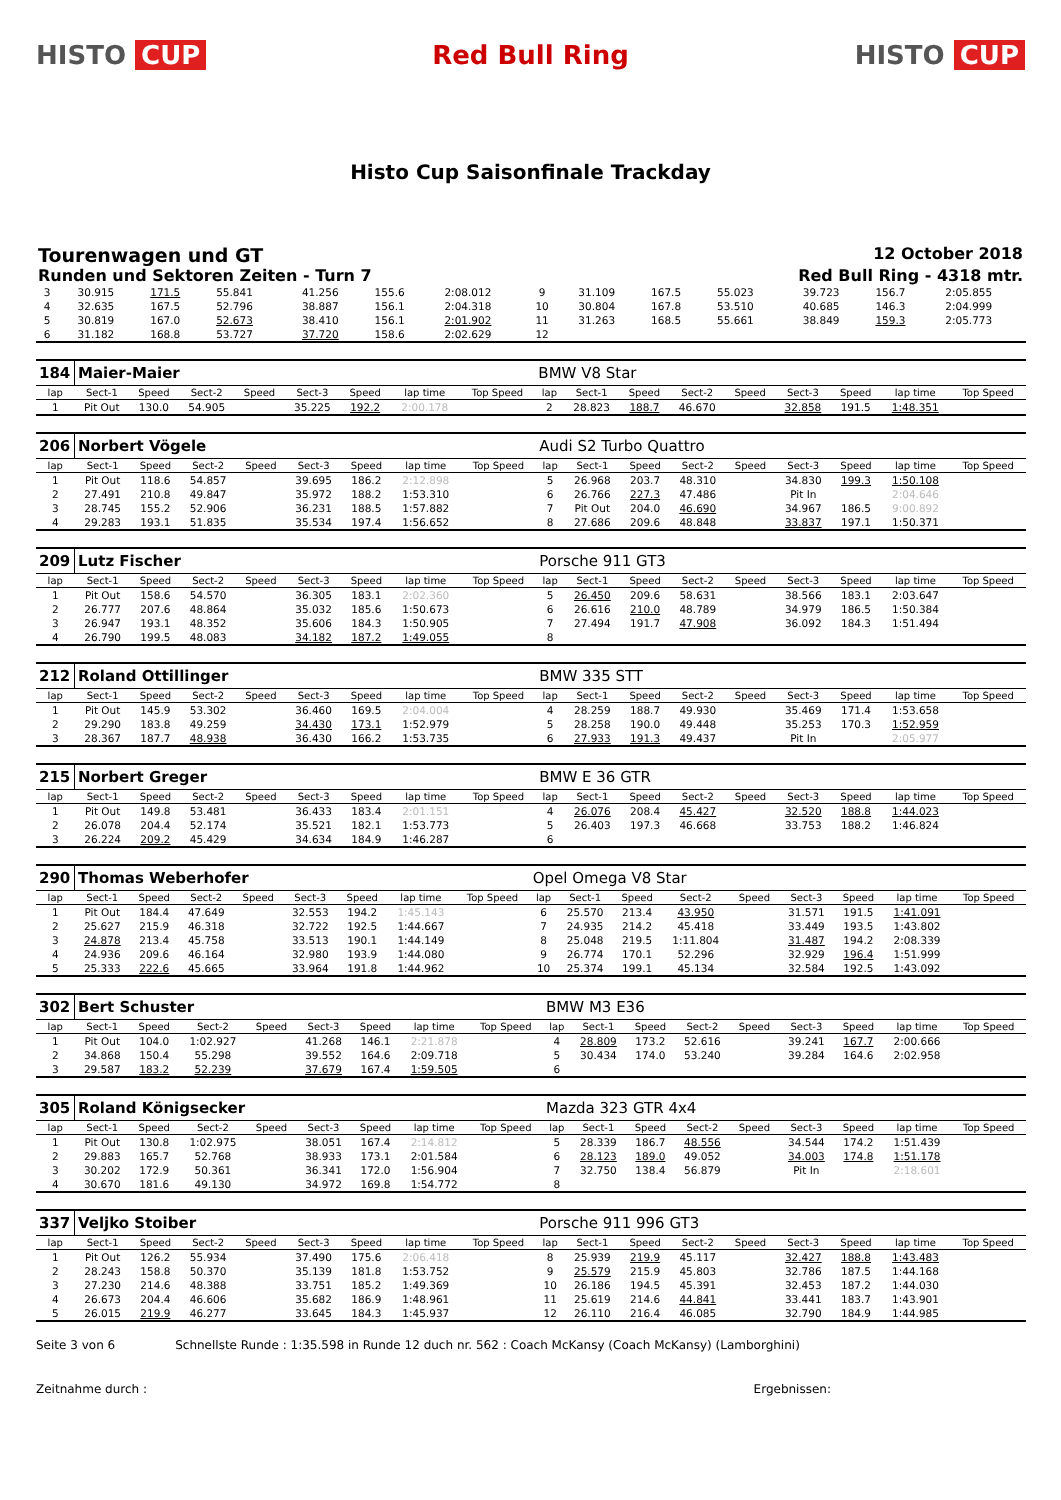HISTO CUP Red Bull Ring HISTO CUP
Histo Cup Saisonfinale Trackday
Tourenwagen und GT
12 October 2018
Runden und Sektoren Zeiten - Turn 7
Red Bull Ring - 4318 mtr.
| 3 | 30.915 | 171.5 | 55.841 | | 41.256 | 155.6 | 2:08.012 | | 9 | 31.109 | 167.5 | 55.023 | | 39.723 | 156.7 | 2:05.855 | |
| 4 | 32.635 | 167.5 | 52.796 | | 38.887 | 156.1 | 2:04.318 | | 10 | 30.804 | 167.8 | 53.510 | | 40.685 | 146.3 | 2:04.999 | |
| 5 | 30.819 | 167.0 | 52.673 | | 38.410 | 156.1 | 2:01.902 | | 11 | 31.263 | 168.5 | 55.661 | | 38.849 | 159.3 | 2:05.773 | |
| 6 | 31.182 | 168.8 | 53.727 | | 37.720 | 158.6 | 2:02.629 | | 12 | | | | | | | | |
| 184 | Maier-Maier | | | | | | | | BMW V8 Star | | | | | | | | |
| lap | Sect-1 | Speed | Sect-2 | Speed | Sect-3 | Speed | lap time | Top Speed | lap | Sect-1 | Speed | Sect-2 | Speed | Sect-3 | Speed | lap time | Top Speed |
| 1 | Pit Out | 130.0 | 54.905 | | 35.225 | 192.2 | 2:00.178 | | 2 | 28.823 | 188.7 | 46.670 | | 32.858 | 191.5 | 1:48.351 | |
| 206 | Norbert Vögele | | | | | | | | Audi S2 Turbo Quattro | | | | | | | | |
| lap | Sect-1 | Speed | Sect-2 | Speed | Sect-3 | Speed | lap time | Top Speed | lap | Sect-1 | Speed | Sect-2 | Speed | Sect-3 | Speed | lap time | Top Speed |
| 1 | Pit Out | 118.6 | 54.857 | | 39.695 | 186.2 | 2:12.898 | | 5 | 26.968 | 203.7 | 48.310 | | 34.830 | 199.3 | 1:50.108 | |
| 2 | 27.491 | 210.8 | 49.847 | | 35.972 | 188.2 | 1:53.310 | | 6 | 26.766 | 227.3 | 47.486 | | Pit In | | 2:04.646 | |
| 3 | 28.745 | 155.2 | 52.906 | | 36.231 | 188.5 | 1:57.882 | | 7 | Pit Out | 204.0 | 46.690 | | 34.967 | 186.5 | 9:00.892 | |
| 4 | 29.283 | 193.1 | 51.835 | | 35.534 | 197.4 | 1:56.652 | | 8 | 27.686 | 209.6 | 48.848 | | 33.837 | 197.1 | 1:50.371 | |
| 209 | Lutz Fischer | | | | | | | | Porsche 911 GT3 | | | | | | | | |
| lap | Sect-1 | Speed | Sect-2 | Speed | Sect-3 | Speed | lap time | Top Speed | lap | Sect-1 | Speed | Sect-2 | Speed | Sect-3 | Speed | lap time | Top Speed |
| 1 | Pit Out | 158.6 | 54.570 | | 36.305 | 183.1 | 2:02.360 | | 5 | 26.450 | 209.6 | 58.631 | | 38.566 | 183.1 | 2:03.647 | |
| 2 | 26.777 | 207.6 | 48.864 | | 35.032 | 185.6 | 1:50.673 | | 6 | 26.616 | 210.0 | 48.789 | | 34.979 | 186.5 | 1:50.384 | |
| 3 | 26.947 | 193.1 | 48.352 | | 35.606 | 184.3 | 1:50.905 | | 7 | 27.494 | 191.7 | 47.908 | | 36.092 | 184.3 | 1:51.494 | |
| 4 | 26.790 | 199.5 | 48.083 | | 34.182 | 187.2 | 1:49.055 | | 8 | | | | | | | | |
| 212 | Roland Ottillinger | | | | | | | | BMW 335 STT | | | | | | | | |
| lap | Sect-1 | Speed | Sect-2 | Speed | Sect-3 | Speed | lap time | Top Speed | lap | Sect-1 | Speed | Sect-2 | Speed | Sect-3 | Speed | lap time | Top Speed |
| 1 | Pit Out | 145.9 | 53.302 | | 36.460 | 169.5 | 2:04.004 | | 4 | 28.259 | 188.7 | 49.930 | | 35.469 | 171.4 | 1:53.658 | |
| 2 | 29.290 | 183.8 | 49.259 | | 34.430 | 173.1 | 1:52.979 | | 5 | 28.258 | 190.0 | 49.448 | | 35.253 | 170.3 | 1:52.959 | |
| 3 | 28.367 | 187.7 | 48.938 | | 36.430 | 166.2 | 1:53.735 | | 6 | 27.933 | 191.3 | 49.437 | | Pit In | | 2:05.977 | |
| 215 | Norbert Greger | | | | | | | | BMW E 36 GTR | | | | | | | | |
| lap | Sect-1 | Speed | Sect-2 | Speed | Sect-3 | Speed | lap time | Top Speed | lap | Sect-1 | Speed | Sect-2 | Speed | Sect-3 | Speed | lap time | Top Speed |
| 1 | Pit Out | 149.8 | 53.481 | | 36.433 | 183.4 | 2:01.151 | | 4 | 26.076 | 208.4 | 45.427 | | 32.520 | 188.8 | 1:44.023 | |
| 2 | 26.078 | 204.4 | 52.174 | | 35.521 | 182.1 | 1:53.773 | | 5 | 26.403 | 197.3 | 46.668 | | 33.753 | 188.2 | 1:46.824 | |
| 3 | 26.224 | 209.2 | 45.429 | | 34.634 | 184.9 | 1:46.287 | | 6 | | | | | | | | |
| 290 | Thomas Weberhofer | | | | | | | | Opel Omega V8 Star | | | | | | | | |
| lap | Sect-1 | Speed | Sect-2 | Speed | Sect-3 | Speed | lap time | Top Speed | lap | Sect-1 | Speed | Sect-2 | Speed | Sect-3 | Speed | lap time | Top Speed |
| 1 | Pit Out | 184.4 | 47.649 | | 32.553 | 194.2 | 1:45.143 | | 6 | 25.570 | 213.4 | 43.950 | | 31.571 | 191.5 | 1:41.091 | |
| 2 | 25.627 | 215.9 | 46.318 | | 32.722 | 192.5 | 1:44.667 | | 7 | 24.935 | 214.2 | 45.418 | | 33.449 | 193.5 | 1:43.802 | |
| 3 | 24.878 | 213.4 | 45.758 | | 33.513 | 190.1 | 1:44.149 | | 8 | 25.048 | 219.5 | 1:11.804 | | 31.487 | 194.2 | 2:08.339 | |
| 4 | 24.936 | 209.6 | 46.164 | | 32.980 | 193.9 | 1:44.080 | | 9 | 26.774 | 170.1 | 52.296 | | 32.929 | 196.4 | 1:51.999 | |
| 5 | 25.333 | 222.6 | 45.665 | | 33.964 | 191.8 | 1:44.962 | | 10 | 25.374 | 199.1 | 45.134 | | 32.584 | 192.5 | 1:43.092 | |
| 302 | Bert Schuster | | | | | | | | BMW M3 E36 | | | | | | | | |
| lap | Sect-1 | Speed | Sect-2 | Speed | Sect-3 | Speed | lap time | Top Speed | lap | Sect-1 | Speed | Sect-2 | Speed | Sect-3 | Speed | lap time | Top Speed |
| 1 | Pit Out | 104.0 | 1:02.927 | | 41.268 | 146.1 | 2:21.878 | | 4 | 28.809 | 173.2 | 52.616 | | 39.241 | 167.7 | 2:00.666 | |
| 2 | 34.868 | 150.4 | 55.298 | | 39.552 | 164.6 | 2:09.718 | | 5 | 30.434 | 174.0 | 53.240 | | 39.284 | 164.6 | 2:02.958 | |
| 3 | 29.587 | 183.2 | 52.239 | | 37.679 | 167.4 | 1:59.505 | | 6 | | | | | | | | |
| 305 | Roland Königsecker | | | | | | | | Mazda 323 GTR 4x4 | | | | | | | | |
| lap | Sect-1 | Speed | Sect-2 | Speed | Sect-3 | Speed | lap time | Top Speed | lap | Sect-1 | Speed | Sect-2 | Speed | Sect-3 | Speed | lap time | Top Speed |
| 1 | Pit Out | 130.8 | 1:02.975 | | 38.051 | 167.4 | 2:14.812 | | 5 | 28.339 | 186.7 | 48.556 | | 34.544 | 174.2 | 1:51.439 | |
| 2 | 29.883 | 165.7 | 52.768 | | 38.933 | 173.1 | 2:01.584 | | 6 | 28.123 | 189.0 | 49.052 | | 34.003 | 174.8 | 1:51.178 | |
| 3 | 30.202 | 172.9 | 50.361 | | 36.341 | 172.0 | 1:56.904 | | 7 | 32.750 | 138.4 | 56.879 | | Pit In | | 2:18.601 | |
| 4 | 30.670 | 181.6 | 49.130 | | 34.972 | 169.8 | 1:54.772 | | 8 | | | | | | | | |
| 337 | Veljko Stoiber | | | | | | | | Porsche 911 996 GT3 | | | | | | | | |
| lap | Sect-1 | Speed | Sect-2 | Speed | Sect-3 | Speed | lap time | Top Speed | lap | Sect-1 | Speed | Sect-2 | Speed | Sect-3 | Speed | lap time | Top Speed |
| 1 | Pit Out | 126.2 | 55.934 | | 37.490 | 175.6 | 2:06.418 | | 8 | 25.939 | 219.9 | 45.117 | | 32.427 | 188.8 | 1:43.483 | |
| 2 | 28.243 | 158.8 | 50.370 | | 35.139 | 181.8 | 1:53.752 | | 9 | 25.579 | 215.9 | 45.803 | | 32.786 | 187.5 | 1:44.168 | |
| 3 | 27.230 | 214.6 | 48.388 | | 33.751 | 185.2 | 1:49.369 | | 10 | 26.186 | 194.5 | 45.391 | | 32.453 | 187.2 | 1:44.030 | |
| 4 | 26.673 | 204.4 | 46.606 | | 35.682 | 186.9 | 1:48.961 | | 11 | 25.619 | 214.6 | 44.841 | | 33.441 | 183.7 | 1:43.901 | |
| 5 | 26.015 | 219.9 | 46.277 | | 33.645 | 184.3 | 1:45.937 | | 12 | 26.110 | 216.4 | 46.085 | | 32.790 | 184.9 | 1:44.985 | |
Seite 3 von 6 Schnellste Runde : 1:35.598 in Runde 12 duch nr. 562 : Coach McKansy (Coach McKansy) (Lamborghini)
Zeitnahme durch : Ergebnissen: